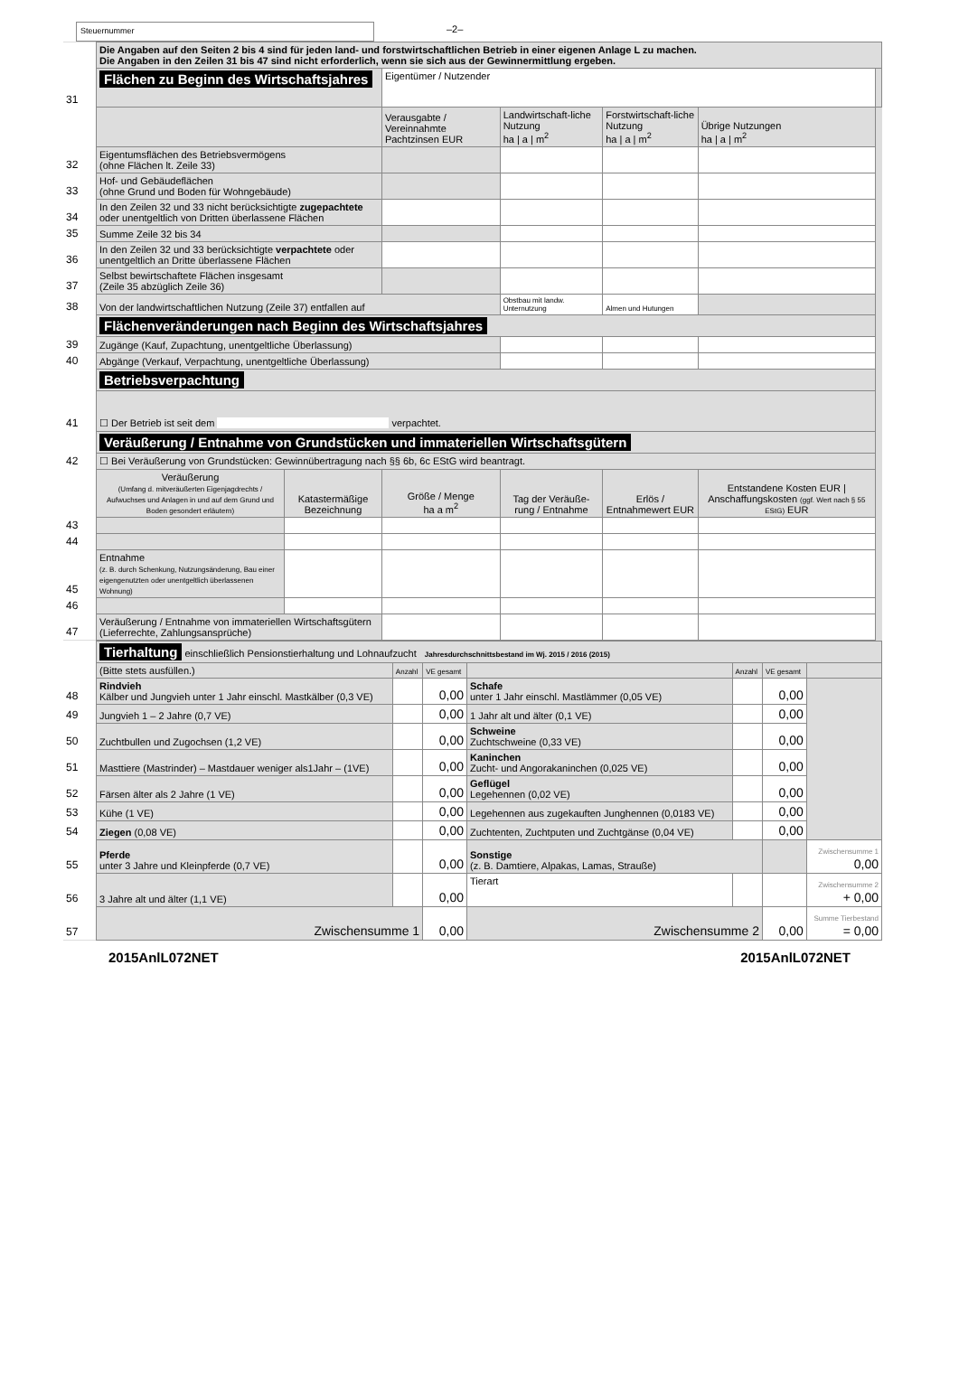Steuernummer
–2–
| | Die Angaben auf den Seiten 2 bis 4 sind für jeden land- und forstwirtschaftlichen Betrieb in einer eigenen Anlage L zu machen. Die Angaben in den Zeilen 31 bis 47 sind nicht erforderlich, wenn sie sich aus der Gewinnermittlung ergeben. | | | | | | |
| 31 | Flächen zu Beginn des Wirtschaftsjahres | | Eigentümer / Nutzender | | | | |
| | | | Verausgabte / Vereinnahmte Pachtzinsen EUR | Landwirtschaft-liche Nutzung ha / a / m<sup>2</sup> | Forstwirtschaft-liche Nutzung ha / a / m<sup>2</sup> | Übrige Nutzungen ha / a / m<sup>2</sup> | |
| 32 | Eigentumsflächen des Betriebsvermögens (ohne Flächen lt. Zeile 33) | | | | | | |
| 33 | Hof- und Gebäudeflächen (ohne Grund und Boden für Wohngebäude) | | | | | | |
| 34 | In den Zeilen 32 und 33 nicht berücksichtigte zugepachtete oder unentgeltlich von Dritten überlassene Flächen | | | | | | |
| 35 | Summe Zeile 32 bis 34 | | | | | | |
| 36 | In den Zeilen 32 und 33 berücksichtigte verpachtete oder unentgeltlich an Dritte überlassene Flächen | | | | | | |
| 37 | Selbst bewirtschaftete Flächen insgesamt (Zeile 35 abzüglich Zeile 36) | | | | | | |
| 38 | Von der landwirtschaftlichen Nutzung (Zeile 37) entfallen auf | | | Obstbau mit landw. Unternutzung | Almen und Hutungen | | |
| | Flächenveränderungen nach Beginn des Wirtschaftsjahres | | | | | | |
| 39 | Zugänge (Kauf, Zupachtung, unentgeltliche Überlassung) | | | | | | |
| 40 | Abgänge (Verkauf, Verpachtung, unentgeltliche Überlassung) | | | | | | |
| | Betriebsverpachtung | | | | | | |
| 41 | ☐ Der Betrieb ist seit dem verpachtet. | | | | | | |
| | Veräußerung / Entnahme von Grundstücken und immateriellen Wirtschaftsgütern | | | | | | |
| 42 | ☐ Bei Veräußerung von Grundstücken: Gewinnübertragung nach §§ 6b, 6c EStG wird beantragt. | | | | | | |
| | Veräußerung (Umfang d. mitveräußerten Eigenjagdrechts / Aufwuchses und Anlagen in und auf dem Grund und Boden gesondert erläutern) | Katastermäßige Bezeichnung | Größe / Menge ha a m<sup>2</sup> | Tag der Veräuße-rung / Entnahme | Erlös / Entnahmewert EUR | Entstandene Kosten EUR / Anschaffungskosten (ggf. Wert nach § 55 EStG) EUR | |
| 43 | | | | | | | |
| 44 | | | | | | | |
| 45 | Entnahme (z. B. durch Schenkung, Nutzungsänderung, Bau einer eigengenutzten oder unentgeltlich überlassenen Wohnung) | | | | | | |
| 46 | | | | | | | |
| 47 | Veräußerung / Entnahme von immateriellen Wirtschaftsgütern (Lieferrechte, Zahlungsansprüche) | | | | | | |
| | Tierhaltung einschließlich Pensionstierhaltung und Lohnaufzucht Jahresdurchschnittsbestand im Wj. 2015 / 2016 (2015) | | | | | | |
| | (Bitte stets ausfüllen.) | Anzahl | VE gesamt | | Anzahl | VE gesamt | |
| 48 | Rindvieh Kälber und Jungvieh unter 1 Jahr einschl. Mastkälber (0,3 VE) | | 0,00 | Schafe unter 1 Jahr einschl. Mastlämmer (0,05 VE) | | 0,00 | |
| 49 | Jungvieh 1 – 2 Jahre (0,7 VE) | | 0,00 | 1 Jahr alt und älter (0,1 VE) | | 0,00 | |
| 50 | Zuchtbullen und Zugochsen (1,2 VE) | | 0,00 | Schweine Zuchtschweine (0,33 VE) | | 0,00 | |
| 51 | Masttiere (Mastrinder) – Mastdauer weniger als1Jahr – (1VE) | | 0,00 | Kaninchen Zucht- und Angorakaninchen (0,025 VE) | | 0,00 | |
| 52 | Färsen älter als 2 Jahre (1 VE) | | 0,00 | Geflügel Legehennen (0,02 VE) | | 0,00 | |
| 53 | Kühe (1 VE) | | 0,00 | Legehennen aus zugekauften Junghennen (0,0183 VE) | | 0,00 | |
| 54 | Ziegen (0,08 VE) | | 0,00 | Zuchtenten, Zuchtputen und Zuchtgänse (0,04 VE) | | 0,00 | |
| 55 | Pferde unter 3 Jahre und Kleinpferde (0,7 VE) | | 0,00 | Sonstige (z. B. Damtiere, Alpakas, Lamas, Strauße) | | | Zwischensumme 1 0,00 |
| 56 | 3 Jahre alt und älter (1,1 VE) | | 0,00 | Tierart | | | Zwischensumme 2 + 0,00 |
| 57 | Zwischensumme 1 | | 0,00 | Zwischensumme 2 | | 0,00 | Summe Tierbestand = 0,00 |
2015AnlL072NET 2015AnlL072NET